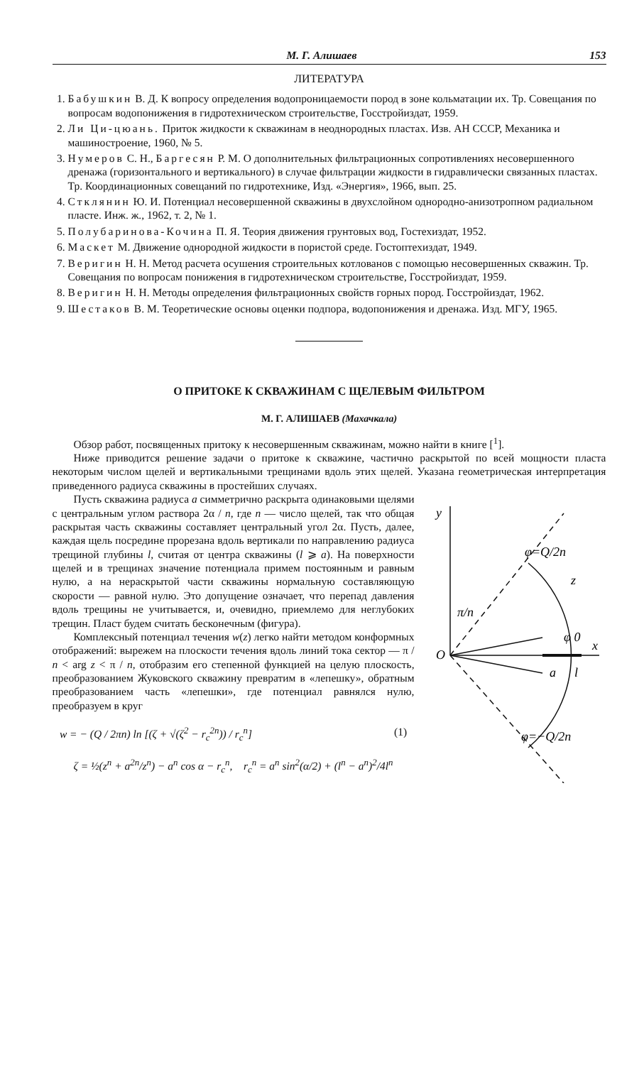М. Г. Алишаев 153
ЛИТЕРАТУРА
1. Бабушкин В. Д. К вопросу определения водопроницаемости пород в зоне кольматации их. Тр. Совещания по вопросам водопонижения в гидротехническом строительстве, Госстройиздат, 1959.
2. Ли Ци-цюань. Приток жидкости к скважинам в неоднородных пластах. Изв. АН СССР, Механика и машиностроение, 1960, № 5.
3. Нумеров С. Н., Баргесян Р. М. О дополнительных фильтрационных сопротивлениях несовершенного дренажа (горизонтального и вертикального) в случае фильтрации жидкости в гидравлически связанных пластах. Тр. Координационных совещаний по гидротехнике, Изд. «Энергия», 1966, вып. 25.
4. Стклянин Ю. И. Потенциал несовершенной скважины в двухслойном однородно-анизотропном радиальном пласте. Инж. ж., 1962, т. 2, № 1.
5. Полубаринова-Кочина П. Я. Теория движения грунтовых вод, Гостехиздат, 1952.
6. Маскет М. Движение однородной жидкости в пористой среде. Гостоптехиздат, 1949.
7. Веригин Н. Н. Метод расчета осушения строительных котлованов с помощью несовершенных скважин. Тр. Совещания по вопросам понижения в гидротехническом строительстве, Госстройиздат, 1959.
8. Веригин Н. Н. Методы определения фильтрационных свойств горных пород. Госстройиздат, 1962.
9. Шестаков В. М. Теоретические основы оценки подпора, водопонижения и дренажа. Изд. МГУ, 1965.
О ПРИТОКЕ К СКВАЖИНАМ С ЩЕЛЕВЫМ ФИЛЬТРОМ
М. Г. АЛИШАЕВ (Махачкала)
Обзор работ, посвященных притоку к несовершенным скважинам, можно найти в книге [<sup>1</sup>].
Ниже приводится решение задачи о притоке к скважине, частично раскрытой по всей мощности пласта некоторым числом щелей и вертикальными трещинами вдоль этих щелей. Указана геометрическая интерпретация приведенного радиуса скважины в простейших случаях.
y
O
z
x
a
l
φ 0
π/n
φ=Q/2n
φ=−Q/2n
Пусть скважина радиуса a симметрично раскрыта одинаковыми щелями с центральным углом раствора 2α / n, где n — число щелей, так что общая раскрытая часть скважины составляет центральный угол 2α. Пусть, далее, каждая щель посредине прорезана вдоль вертикали по направлению радиуса трещиной глубины l, считая от центра скважины (l ⩾ a). На поверхности щелей и в трещинах значение потенциала примем постоянным и равным нулю, а на нераскрытой части скважины нормальную составляющую скорости — равной нулю. Это допущение означает, что перепад давления вдоль трещины не учитывается, и, очевидно, приемлемо для неглубоких трещин. Пласт будем считать бесконечным (фигура).
Комплексный потенциал течения w(z) легко найти методом конформных отображений: вырежем на плоскости течения вдоль линий тока сектор — π / n < arg z < π / n, отобразим его степенной функцией на целую плоскость, преобразованием Жуковского скважину превратим в «лепешку», обратным преобразованием часть «лепешки», где потенциал равнялся нулю, преобразуем в круг
w = − (Q / 2πn) ln [(ζ + √(ζ<sup>2</sup> − r<sub>c</sub><sup>2n</sup>)) / r<sub>c</sub><sup>n</sup>] (1)
ζ = ½(z<sup>n</sup> + a<sup>2n</sup>/z<sup>n</sup>) − a<sup>n</sup> cos α − r<sub>c</sub><sup>n</sup>, r<sub>c</sub><sup>n</sup> = a<sup>n</sup> sin<sup>2</sup>(α/2) + (l<sup>n</sup> − a<sup>n</sup>)<sup>2</sup>/4l<sup>n</sup>